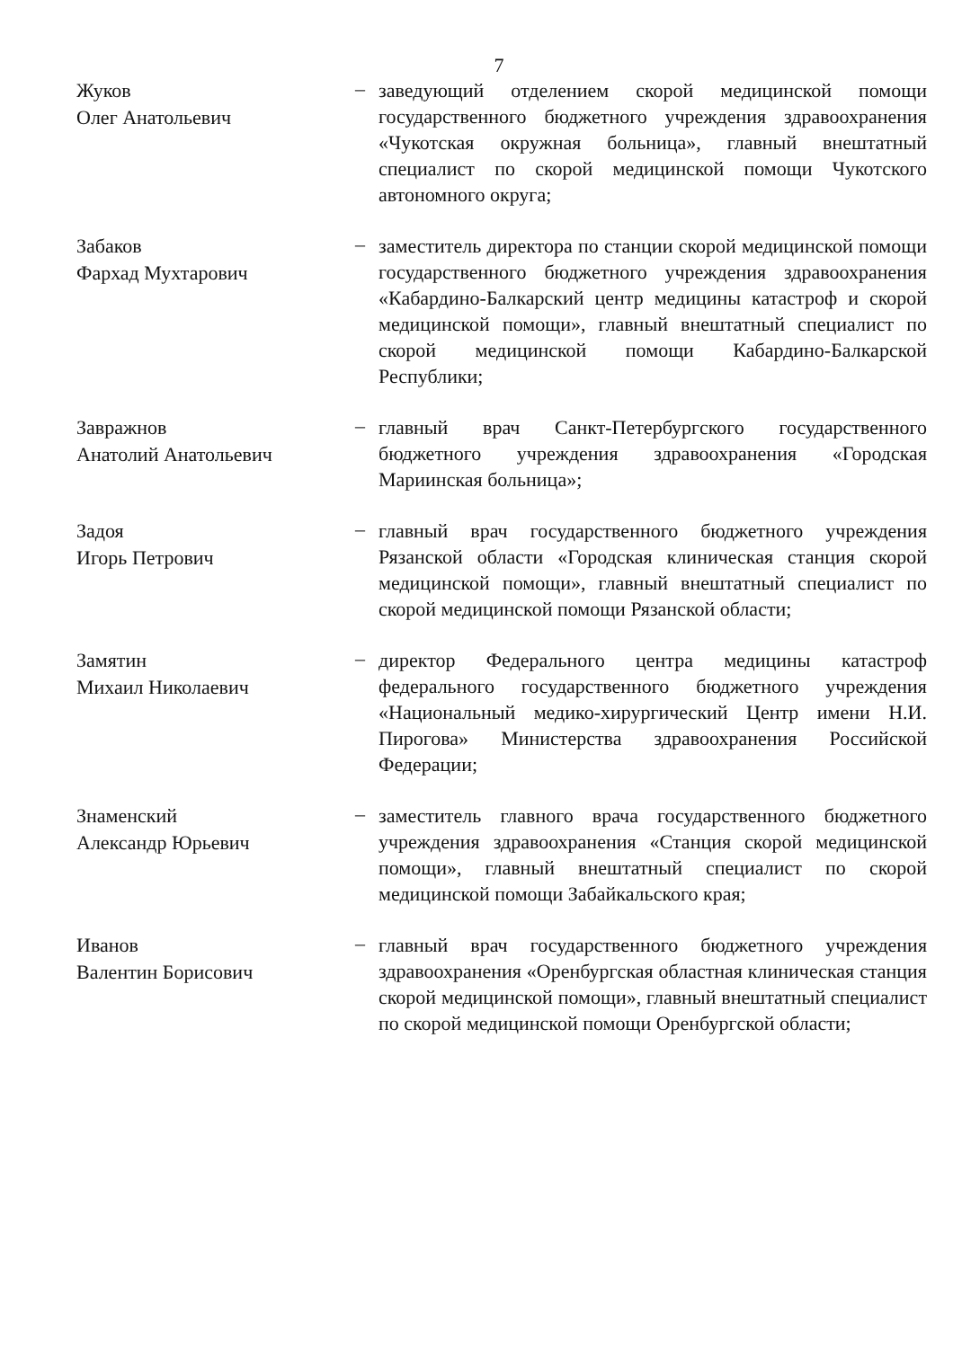7
Жуков
Олег Анатольевич
–
заведующий отделением скорой медицинской помощи государственного бюджетного учреждения здравоохранения «Чукотская окружная больница», главный внештатный специалист по скорой медицинской помощи Чукотского автономного округа;
Забаков
Фархад Мухтарович
–
заместитель директора по станции скорой медицинской помощи государственного бюджетного учреждения здравоохранения «Кабардино-Балкарский центр медицины катастроф и скорой медицинской помощи», главный внештатный специалист по скорой медицинской помощи Кабардино-Балкарской Республики;
Завражнов
Анатолий Анатольевич
–
главный врач Санкт-Петербургского государственного бюджетного учреждения здравоохранения «Городская Мариинская больница»;
Задоя
Игорь Петрович
–
главный врач государственного бюджетного учреждения Рязанской области «Городская клиническая станция скорой медицинской помощи», главный внештатный специалист по скорой медицинской помощи Рязанской области;
Замятин
Михаил Николаевич
–
директор Федерального центра медицины катастроф федерального государственного бюджетного учреждения «Национальный медико-хирургический Центр имени Н.И. Пирогова» Министерства здравоохранения Российской Федерации;
Знаменский
Александр Юрьевич
–
заместитель главного врача государственного бюджетного учреждения здравоохранения «Станция скорой медицинской помощи», главный внештатный специалист по скорой медицинской помощи Забайкальского края;
Иванов
Валентин Борисович
–
главный врач государственного бюджетного учреждения здравоохранения «Оренбургская областная клиническая станция скорой медицинской помощи», главный внештатный специалист по скорой медицинской помощи Оренбургской области;